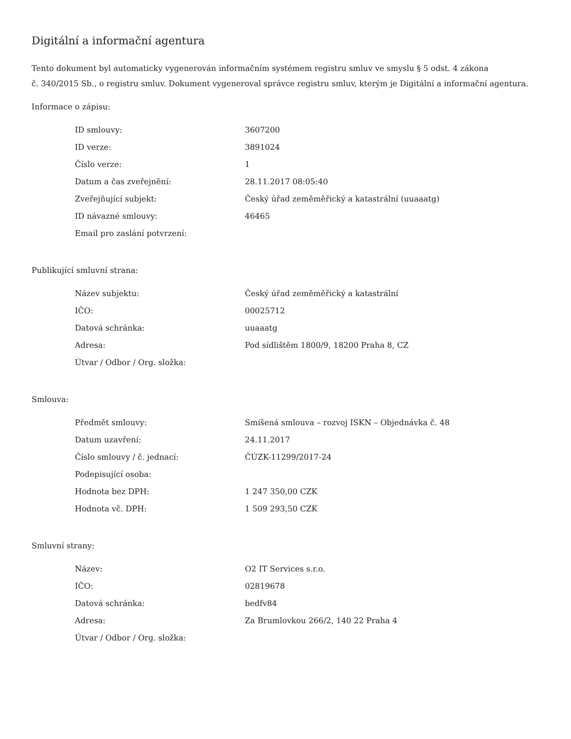Digitální a informační agentura
Tento dokument byl automaticky vygenerován informačním systémem registru smluv ve smyslu § 5 odst. 4 zákona
č. 340/2015 Sb., o registru smluv. Dokument vygeneroval správce registru smluv, kterým je Digitální a informační agentura.
Informace o zápisu:
| ID smlouvy: | 3607200 |
| ID verze: | 3891024 |
| Číslo verze: | 1 |
| Datum a čas zveřejnění: | 28.11.2017 08:05:40 |
| Zveřejňující subjekt: | Český úřad zeměměřický a katastrální (uuaaatg) |
| ID návazné smlouvy: | 46465 |
| Email pro zaslání potvrzení: | |
Publikující smluvní strana:
| Název subjektu: | Český úřad zeměměřický a katastrální |
| IČO: | 00025712 |
| Datová schránka: | uuaaatg |
| Adresa: | Pod sídlištěm 1800/9, 18200 Praha 8, CZ |
| Útvar / Odbor / Org. složka: | |
Smlouva:
| Předmět smlouvy: | Smíšená smlouva – rozvoj ISKN – Objednávka č. 48 |
| Datum uzavření: | 24.11.2017 |
| Číslo smlouvy / č. jednací: | ČÚZK-11299/2017-24 |
| Podepisující osoba: | |
| Hodnota bez DPH: | 1 247 350,00 CZK |
| Hodnota vč. DPH: | 1 509 293,50 CZK |
Smluvní strany:
| Název: | O2 IT Services s.r.o. |
| IČO: | 02819678 |
| Datová schránka: | bedfv84 |
| Adresa: | Za Brumlovkou 266/2, 140 22 Praha 4 |
| Útvar / Odbor / Org. složka: | |